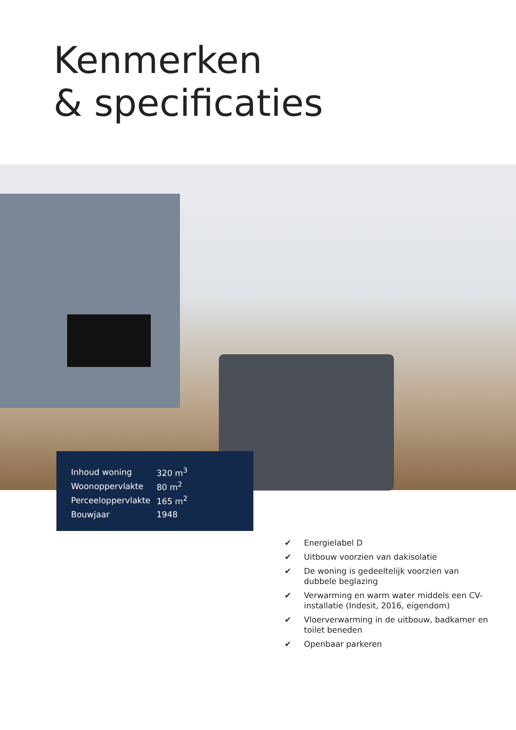Kenmerken
& specificaties
| Inhoud woning | 320 m<sup>3</sup> |
| Woonoppervlakte | 80 m<sup>2</sup> |
| Perceeloppervlakte | 165 m<sup>2</sup> |
| Bouwjaar | 1948 |
✔ Energielabel D
✔ Uitbouw voorzien van dakisolatie
✔ De woning is gedeeltelijk voorzien van dubbele beglazing
✔ Verwarming en warm water middels een CV-installatie (Indesit, 2016, eigendom)
✔ Vloerverwarming in de uitbouw, badkamer en toilet beneden
✔ Openbaar parkeren